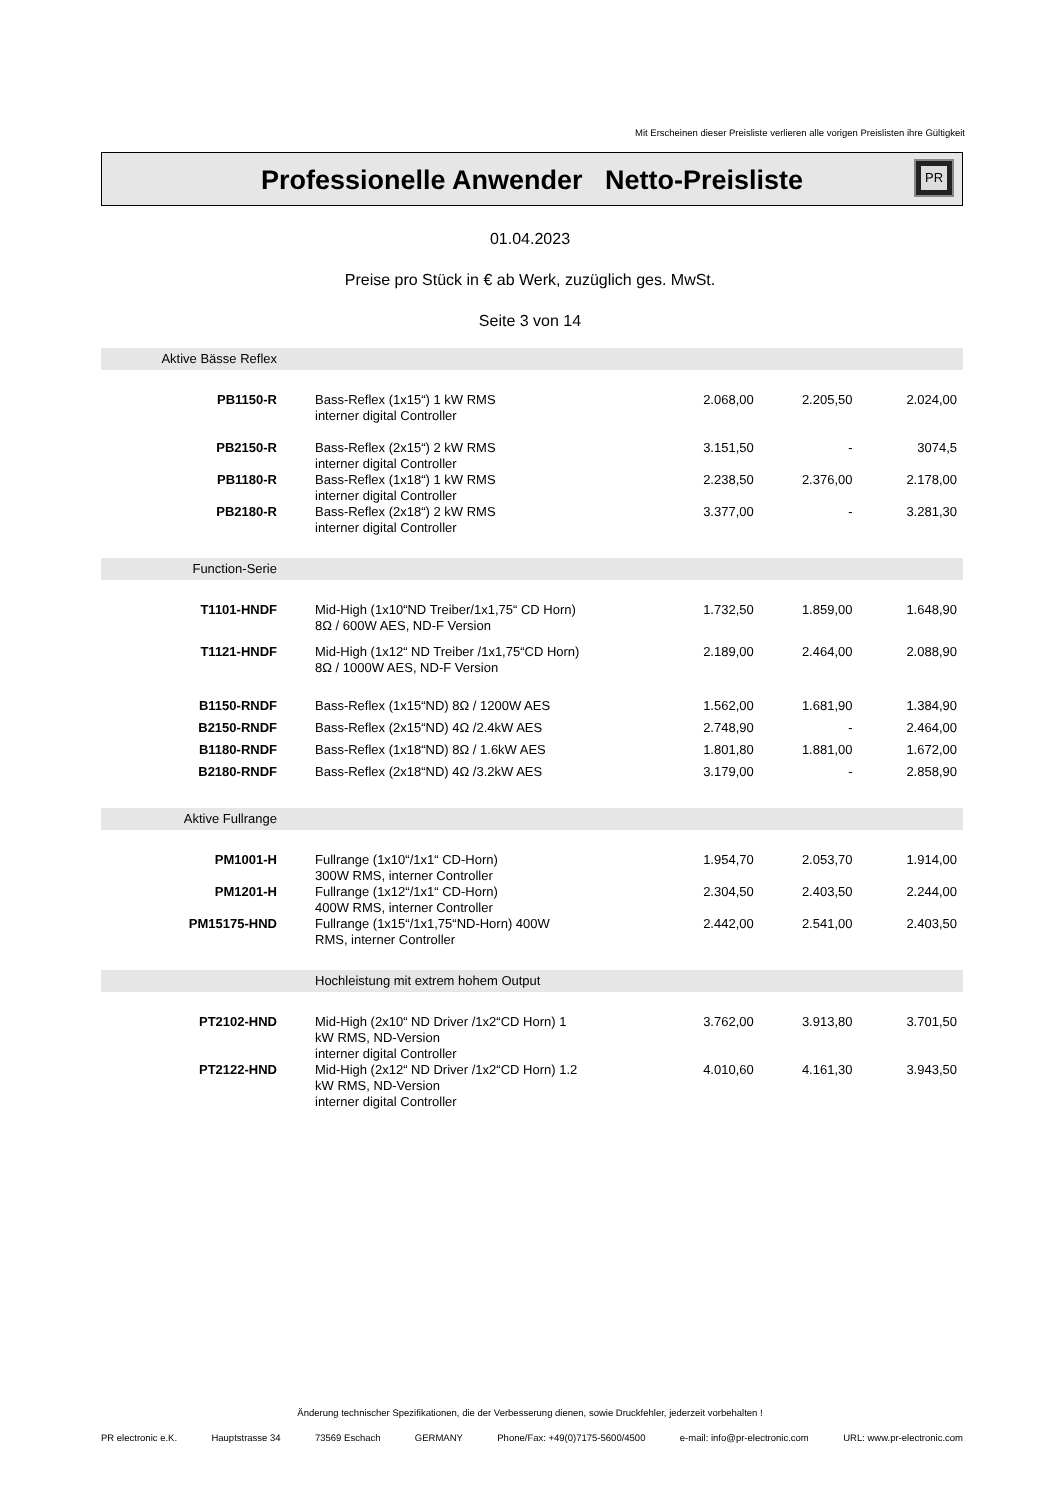Mit Erscheinen dieser Preisliste verlieren alle vorigen Preislisten ihre Gültigkeit
Professionelle Anwender Netto-Preisliste
PR
01.04.2023
Preise pro Stück in € ab Werk, zuzüglich ges. MwSt.
Seite 3 von 14
| Aktive Bässe Reflex | | | | |
| PB1150-R | Bass-Reflex (1x15“) 1 kW RMS interner digital Controller | 2.068,00 | 2.205,50 | 2.024,00 |
| PB2150-R | Bass-Reflex (2x15“) 2 kW RMS interner digital Controller | 3.151,50 | - | 3074,5 |
| PB1180-R | Bass-Reflex (1x18“) 1 kW RMS interner digital Controller | 2.238,50 | 2.376,00 | 2.178,00 |
| PB2180-R | Bass-Reflex (2x18“) 2 kW RMS interner digital Controller | 3.377,00 | - | 3.281,30 |
| Function-Serie | | | | |
| T1101-HNDF | Mid-High (1x10“ND Treiber/1x1,75“ CD Horn) 8Ω / 600W AES, ND-F Version | 1.732,50 | 1.859,00 | 1.648,90 |
| T1121-HNDF | Mid-High (1x12“ ND Treiber /1x1,75“CD Horn) 8Ω / 1000W AES, ND-F Version | 2.189,00 | 2.464,00 | 2.088,90 |
| B1150-RNDF | Bass-Reflex (1x15“ND) 8Ω / 1200W AES | 1.562,00 | 1.681,90 | 1.384,90 |
| B2150-RNDF | Bass-Reflex (2x15“ND) 4Ω /2.4kW AES | 2.748,90 | - | 2.464,00 |
| B1180-RNDF | Bass-Reflex (1x18“ND) 8Ω / 1.6kW AES | 1.801,80 | 1.881,00 | 1.672,00 |
| B2180-RNDF | Bass-Reflex (2x18“ND) 4Ω /3.2kW AES | 3.179,00 | - | 2.858,90 |
| Aktive Fullrange | | | | |
| PM1001-H | Fullrange (1x10“/1x1“ CD-Horn) 300W RMS, interner Controller | 1.954,70 | 2.053,70 | 1.914,00 |
| PM1201-H | Fullrange (1x12“/1x1“ CD-Horn) 400W RMS, interner Controller | 2.304,50 | 2.403,50 | 2.244,00 |
| PM15175-HND | Fullrange (1x15“/1x1,75“ND-Horn) 400W RMS, interner Controller | 2.442,00 | 2.541,00 | 2.403,50 |
| | Hochleistung mit extrem hohem Output | | | |
| PT2102-HND | Mid-High (2x10“ ND Driver /1x2“CD Horn) 1 kW RMS, ND-Version interner digital Controller | 3.762,00 | 3.913,80 | 3.701,50 |
| PT2122-HND | Mid-High (2x12“ ND Driver /1x2“CD Horn) 1.2 kW RMS, ND-Version interner digital Controller | 4.010,60 | 4.161,30 | 3.943,50 |
Änderung technischer Spezifikationen, die der Verbesserung dienen, sowie Druckfehler, jederzeit vorbehalten !
PR electronic e.K. Hauptstrasse 34 73569 Eschach GERMANY Phone/Fax: +49(0)7175-5600/4500 e-mail: info@pr-electronic.com URL: www.pr-electronic.com